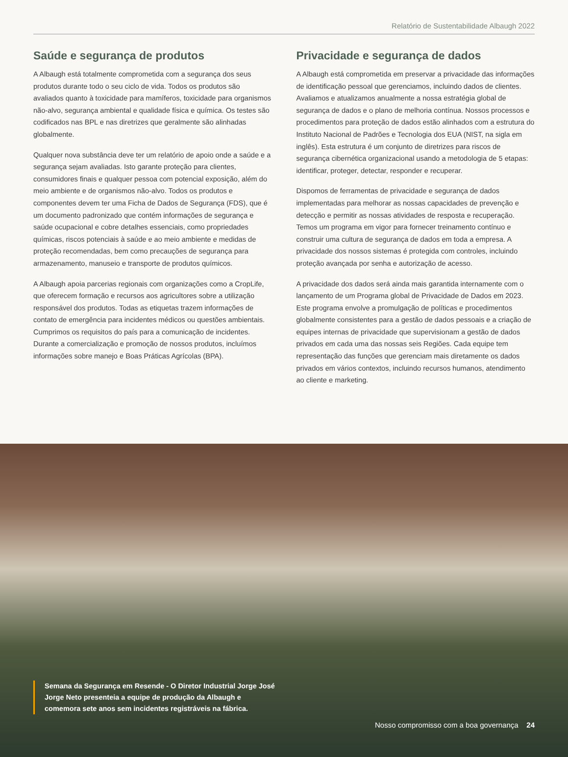Relatório de Sustentabilidade Albaugh 2022
Saúde e segurança de produtos
A Albaugh está totalmente comprometida com a segurança dos seus produtos durante todo o seu ciclo de vida. Todos os produtos são avaliados quanto à toxicidade para mamíferos, toxicidade para organismos não-alvo, segurança ambiental e qualidade física e química. Os testes são codificados nas BPL e nas diretrizes que geralmente são alinhadas globalmente.
Qualquer nova substância deve ter um relatório de apoio onde a saúde e a segurança sejam avaliadas. Isto garante proteção para clientes, consumidores finais e qualquer pessoa com potencial exposição, além do meio ambiente e de organismos não-alvo. Todos os produtos e componentes devem ter uma Ficha de Dados de Segurança (FDS), que é um documento padronizado que contém informações de segurança e saúde ocupacional e cobre detalhes essenciais, como propriedades químicas, riscos potenciais à saúde e ao meio ambiente e medidas de proteção recomendadas, bem como precauções de segurança para armazenamento, manuseio e transporte de produtos químicos.
A Albaugh apoia parcerias regionais com organizações como a CropLife, que oferecem formação e recursos aos agricultores sobre a utilização responsável dos produtos. Todas as etiquetas trazem informações de contato de emergência para incidentes médicos ou questões ambientais. Cumprimos os requisitos do país para a comunicação de incidentes. Durante a comercialização e promoção de nossos produtos, incluímos informações sobre manejo e Boas Práticas Agrícolas (BPA).
Privacidade e segurança de dados
A Albaugh está comprometida em preservar a privacidade das informações de identificação pessoal que gerenciamos, incluindo dados de clientes. Avaliamos e atualizamos anualmente a nossa estratégia global de segurança de dados e o plano de melhoria contínua. Nossos processos e procedimentos para proteção de dados estão alinhados com a estrutura do Instituto Nacional de Padrões e Tecnologia dos EUA (NIST, na sigla em inglês). Esta estrutura é um conjunto de diretrizes para riscos de segurança cibernética organizacional usando a metodologia de 5 etapas: identificar, proteger, detectar, responder e recuperar.
Dispomos de ferramentas de privacidade e segurança de dados implementadas para melhorar as nossas capacidades de prevenção e detecção e permitir as nossas atividades de resposta e recuperação. Temos um programa em vigor para fornecer treinamento contínuo e construir uma cultura de segurança de dados em toda a empresa. A privacidade dos nossos sistemas é protegida com controles, incluindo proteção avançada por senha e autorização de acesso.
A privacidade dos dados será ainda mais garantida internamente com o lançamento de um Programa global de Privacidade de Dados em 2023. Este programa envolve a promulgação de políticas e procedimentos globalmente consistentes para a gestão de dados pessoais e a criação de equipes internas de privacidade que supervisionam a gestão de dados privados em cada uma das nossas seis Regiões. Cada equipe tem representação das funções que gerenciam mais diretamente os dados privados em vários contextos, incluindo recursos humanos, atendimento ao cliente e marketing.
Semana da Segurança em Resende - O Diretor Industrial Jorge José Jorge Neto presenteia a equipe de produção da Albaugh e comemora sete anos sem incidentes registráveis na fábrica.
Nosso compromisso com a boa governança 24